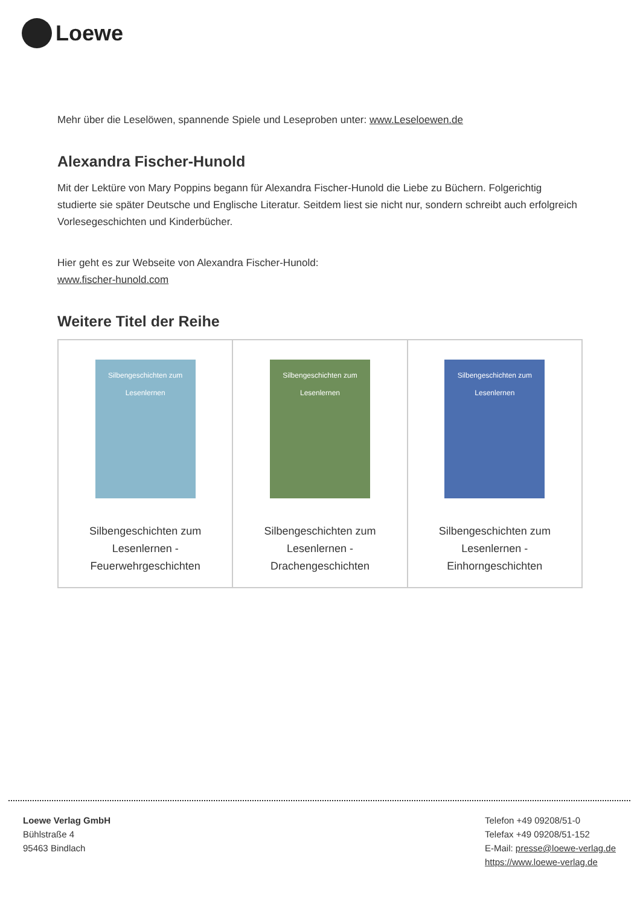Loewe
Mehr über die Leselöwen, spannende Spiele und Leseproben unter: www.Leseloewen.de
Alexandra Fischer-Hunold
Mit der Lektüre von Mary Poppins begann für Alexandra Fischer-Hunold die Liebe zu Büchern. Folgerichtig studierte sie später Deutsche und Englische Literatur. Seitdem liest sie nicht nur, sondern schreibt auch erfolgreich Vorlesegeschichten und Kinderbücher.
Hier geht es zur Webseite von Alexandra Fischer-Hunold:
www.fischer-hunold.com
Weitere Titel der Reihe
| Silbengeschichten zum Lesenlernen Silbengeschichten zum Lesenlernen - Feuerwehrgeschichten | Silbengeschichten zum Lesenlernen Silbengeschichten zum Lesenlernen - Drachengeschichten | Silbengeschichten zum Lesenlernen Silbengeschichten zum Lesenlernen - Einhorngeschichten |
Loewe Verlag GmbH
Bühlstraße 4
95463 Bindlach
Telefon +49 09208/51-0
Telefax +49 09208/51-152
E-Mail: presse@loewe-verlag.de
https://www.loewe-verlag.de